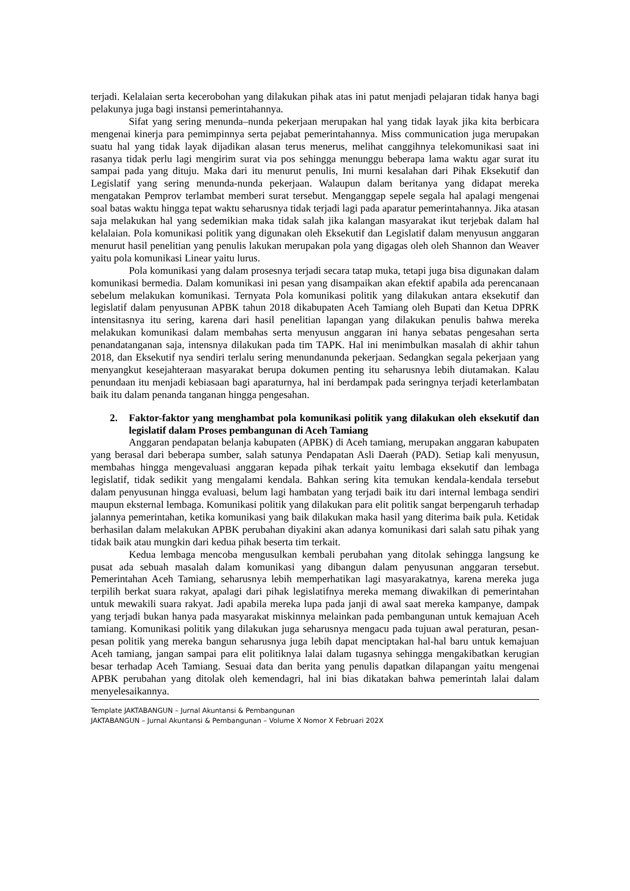terjadi. Kelalaian serta kecerobohan yang dilakukan pihak atas ini patut menjadi pelajaran tidak hanya bagi pelakunya juga bagi instansi pemerintahannya.
Sifat yang sering menunda–nunda pekerjaan merupakan hal yang tidak layak jika kita berbicara mengenai kinerja para pemimpinnya serta pejabat pemerintahannya. Miss communication juga merupakan suatu hal yang tidak layak dijadikan alasan terus menerus, melihat canggihnya telekomunikasi saat ini rasanya tidak perlu lagi mengirim surat via pos sehingga menunggu beberapa lama waktu agar surat itu sampai pada yang dituju. Maka dari itu menurut penulis, Ini murni kesalahan dari Pihak Eksekutif dan Legislatif yang sering menunda-nunda pekerjaan. Walaupun dalam beritanya yang didapat mereka mengatakan Pemprov terlambat memberi surat tersebut. Menganggap sepele segala hal apalagi mengenai soal batas waktu hingga tepat waktu seharusnya tidak terjadi lagi pada aparatur pemerintahannya. Jika atasan saja melakukan hal yang sedemikian maka tidak salah jika kalangan masyarakat ikut terjebak dalam hal kelalaian. Pola komunikasi politik yang digunakan oleh Eksekutif dan Legislatif dalam menyusun anggaran menurut hasil penelitian yang penulis lakukan merupakan pola yang digagas oleh oleh Shannon dan Weaver yaitu pola komunikasi Linear yaitu lurus.
Pola komunikasi yang dalam prosesnya terjadi secara tatap muka, tetapi juga bisa digunakan dalam komunikasi bermedia. Dalam komunikasi ini pesan yang disampaikan akan efektif apabila ada perencanaan sebelum melakukan komunikasi. Ternyata Pola komunikasi politik yang dilakukan antara eksekutif dan legislatif dalam penyusunan APBK tahun 2018 dikabupaten Aceh Tamiang oleh Bupati dan Ketua DPRK intensitasnya itu sering, karena dari hasil penelitian lapangan yang dilakukan penulis bahwa mereka melakukan komunikasi dalam membahas serta menyusun anggaran ini hanya sebatas pengesahan serta penandatanganan saja, intensnya dilakukan pada tim TAPK. Hal ini menimbulkan masalah di akhir tahun 2018, dan Eksekutif nya sendiri terlalu sering menundanunda pekerjaan. Sedangkan segala pekerjaan yang menyangkut kesejahteraan masyarakat berupa dokumen penting itu seharusnya lebih diutamakan. Kalau penundaan itu menjadi kebiasaan bagi aparaturnya, hal ini berdampak pada seringnya terjadi keterlambatan baik itu dalam penanda tanganan hingga pengesahan.
2. Faktor-faktor yang menghambat pola komunikasi politik yang dilakukan oleh eksekutif dan legislatif dalam Proses pembangunan di Aceh Tamiang
Anggaran pendapatan belanja kabupaten (APBK) di Aceh tamiang, merupakan anggaran kabupaten yang berasal dari beberapa sumber, salah satunya Pendapatan Asli Daerah (PAD). Setiap kali menyusun, membahas hingga mengevaluasi anggaran kepada pihak terkait yaitu lembaga eksekutif dan lembaga legislatif, tidak sedikit yang mengalami kendala. Bahkan sering kita temukan kendala-kendala tersebut dalam penyusunan hingga evaluasi, belum lagi hambatan yang terjadi baik itu dari internal lembaga sendiri maupun eksternal lembaga. Komunikasi politik yang dilakukan para elit politik sangat berpengaruh terhadap jalannya pemerintahan, ketika komunikasi yang baik dilakukan maka hasil yang diterima baik pula. Ketidak berhasilan dalam melakukan APBK perubahan diyakini akan adanya komunikasi dari salah satu pihak yang tidak baik atau mungkin dari kedua pihak beserta tim terkait.
Kedua lembaga mencoba mengusulkan kembali perubahan yang ditolak sehingga langsung ke pusat ada sebuah masalah dalam komunikasi yang dibangun dalam penyusunan anggaran tersebut. Pemerintahan Aceh Tamiang, seharusnya lebih memperhatikan lagi masyarakatnya, karena mereka juga terpilih berkat suara rakyat, apalagi dari pihak legislatifnya mereka memang diwakilkan di pemerintahan untuk mewakili suara rakyat. Jadi apabila mereka lupa pada janji di awal saat mereka kampanye, dampak yang terjadi bukan hanya pada masyarakat miskinnya melainkan pada pembangunan untuk kemajuan Aceh tamiang. Komunikasi politik yang dilakukan juga seharusnya mengacu pada tujuan awal peraturan, pesan- pesan politik yang mereka bangun seharusnya juga lebih dapat menciptakan hal-hal baru untuk kemajuan Aceh tamiang, jangan sampai para elit politiknya lalai dalam tugasnya sehingga mengakibatkan kerugian besar terhadap Aceh Tamiang. Sesuai data dan berita yang penulis dapatkan dilapangan yaitu mengenai APBK perubahan yang ditolak oleh kemendagri, hal ini bias dikatakan bahwa pemerintah lalai dalam menyelesaikannya.
Template JAKTABANGUN – Jurnal Akuntansi & Pembangunan
JAKTABANGUN – Jurnal Akuntansi & Pembangunan – Volume X Nomor X Februari 202X